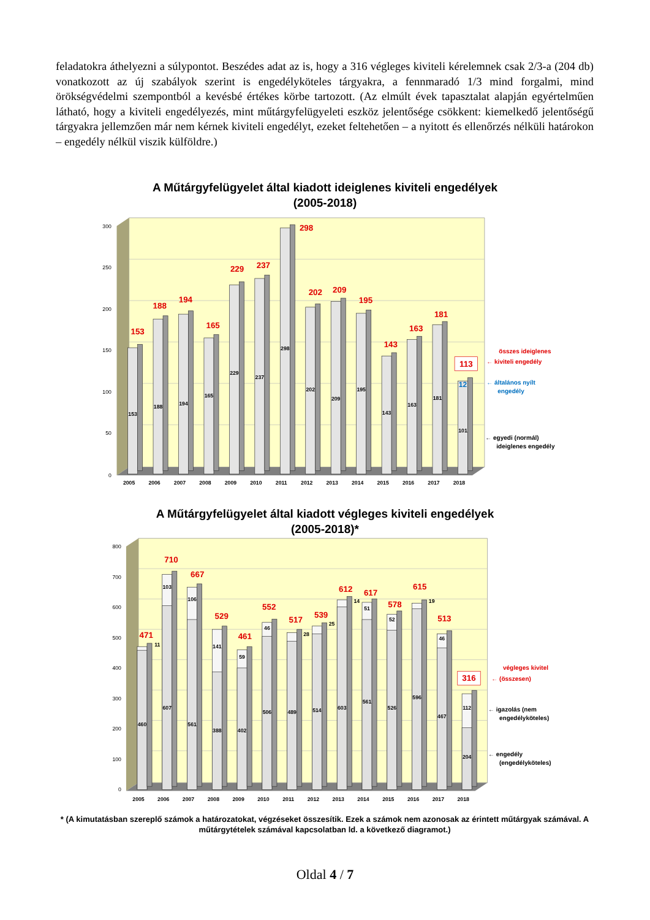feladatokra áthelyezni a súlypontot. Beszédes adat az is, hogy a 316 végleges kiviteli kérelemnek csak 2/3-a (204 db) vonatkozott az új szabályok szerint is engedélyköteles tárgyakra, a fennmaradó 1/3 mind forgalmi, mind örökségvédelmi szempontból a kevésbé értékes körbe tartozott. (Az elmúlt évek tapasztalat alapján egyértelműen látható, hogy a kiviteli engedélyezés, mint műtárgyfelügyeleti eszköz jelentősége csökkent: kiemelkedő jelentőségű tárgyakra jellemzően már nem kérnek kiviteli engedélyt, ezeket feltehetően – a nyitott és ellenőrzés nélküli határokon – engedély nélkül viszik külföldre.)
A Műtárgyfelügyelet által kiadott ideiglenes kiviteli engedélyek
(2005-2018)
300
250
200
150
100
50
0
153
188
194
165
229
237
298
202
209
195
143
163
181
113
12
153
188
194
165
229
237
298
202
209
195
143
163
181
101
2005
2006
2007
2008
2009
2010
2011
2012
2013
2014
2015
2016
2017
2018
összes ideiglenes
← kiviteli engedély
← általános nyílt
engedély
← egyedi (normál)
ideiglenes engedély
A Műtárgyfelügyelet által kiadott végleges kiviteli engedélyek
(2005-2018)*
800
700
600
500
400
300
200
100
0
471
710
667
529
461
552
517
539
612
617
578
615
513
316
11
103
106
141
59
46
28
25
14
51
52
19
46
112
460
607
561
388
402
506
489
514
603
561
526
596
467
204
2005
2006
2007
2008
2009
2010
2011
2012
2013
2014
2015
2016
2017
2018
végleges kivitel
← (összesen)
← igazolás (nem
engedélyköteles)
← engedély
(engedélyköteles)
* (A kimutatásban szereplő számok a határozatokat, végzéseket összesítik. Ezek a számok nem azonosak az érintett műtárgyak számával. A műtárgytételek számával kapcsolatban ld. a következő diagramot.)
Oldal 4 / 7